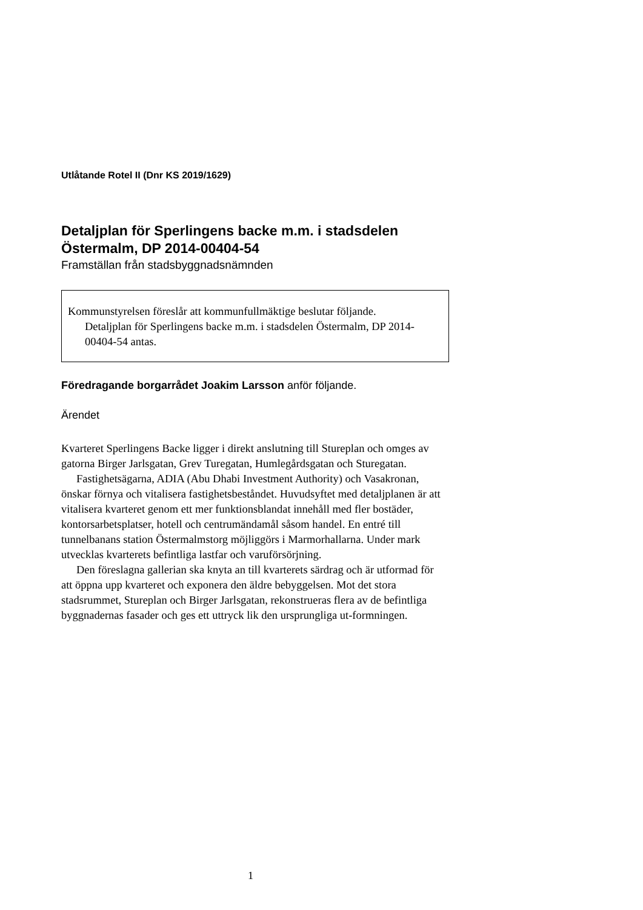Utlåtande Rotel II (Dnr KS 2019/1629)
Detaljplan för Sperlingens backe m.m. i stadsdelen
Östermalm, DP 2014-00404-54
Framställan från stadsbyggnadsnämnden
Kommunstyrelsen föreslår att kommunfullmäktige beslutar följande.
Detaljplan för Sperlingens backe m.m. i stadsdelen Östermalm, DP 2014-00404-54 antas.
Föredragande borgarrådet Joakim Larsson anför följande.
Ärendet
Kvarteret Sperlingens Backe ligger i direkt anslutning till Stureplan och omges av gatorna Birger Jarlsgatan, Grev Turegatan, Humlegårdsgatan och Sturegatan.
Fastighetsägarna, ADIA (Abu Dhabi Investment Authority) och Vasakronan, önskar förnya och vitalisera fastighetsbeståndet. Huvudsyftet med detaljplanen är att vitalisera kvarteret genom ett mer funktionsblandat innehåll med fler bostäder, kontorsarbetsplatser, hotell och centrumändamål såsom handel. En entré till tunnelbanans station Östermalmstorg möjliggörs i Marmorhallarna. Under mark utvecklas kvarterets befintliga lastfar och varuförsörjning.
Den föreslagna gallerian ska knyta an till kvarterets särdrag och är utformad för att öppna upp kvarteret och exponera den äldre bebyggelsen. Mot det stora stadsrummet, Stureplan och Birger Jarlsgatan, rekonstrueras flera av de befintliga byggnadernas fasader och ges ett uttryck lik den ursprungliga ut-formningen.
1